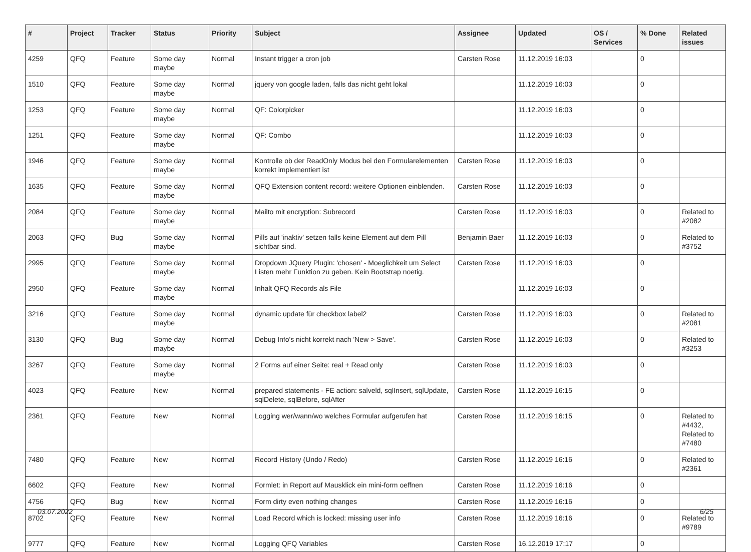| # | Project | Tracker | Status | Priority | Subject | Assignee | Updated | OS / Services | % Done | Related issues |
| --- | --- | --- | --- | --- | --- | --- | --- | --- | --- | --- |
| 4259 | QFQ | Feature | Some day maybe | Normal | Instant trigger a cron job | Carsten Rose | 11.12.2019 16:03 | | 0 | |
| 1510 | QFQ | Feature | Some day maybe | Normal | jquery von google laden, falls das nicht geht lokal | | 11.12.2019 16:03 | | 0 | |
| 1253 | QFQ | Feature | Some day maybe | Normal | QF: Colorpicker | | 11.12.2019 16:03 | | 0 | |
| 1251 | QFQ | Feature | Some day maybe | Normal | QF: Combo | | 11.12.2019 16:03 | | 0 | |
| 1946 | QFQ | Feature | Some day maybe | Normal | Kontrolle ob der ReadOnly Modus bei den Formularelementen korrekt implementiert ist | Carsten Rose | 11.12.2019 16:03 | | 0 | |
| 1635 | QFQ | Feature | Some day maybe | Normal | QFQ Extension content record: weitere Optionen einblenden. | Carsten Rose | 11.12.2019 16:03 | | 0 | |
| 2084 | QFQ | Feature | Some day maybe | Normal | Mailto mit encryption: Subrecord | Carsten Rose | 11.12.2019 16:03 | | 0 | Related to #2082 |
| 2063 | QFQ | Bug | Some day maybe | Normal | Pills auf 'inaktiv' setzen falls keine Element auf dem Pill sichtbar sind. | Benjamin Baer | 11.12.2019 16:03 | | 0 | Related to #3752 |
| 2995 | QFQ | Feature | Some day maybe | Normal | Dropdown JQuery Plugin: 'chosen' - Moeglichkeit um Select Listen mehr Funktion zu geben. Kein Bootstrap noetig. | Carsten Rose | 11.12.2019 16:03 | | 0 | |
| 2950 | QFQ | Feature | Some day maybe | Normal | Inhalt QFQ Records als File | | 11.12.2019 16:03 | | 0 | |
| 3216 | QFQ | Feature | Some day maybe | Normal | dynamic update für checkbox label2 | Carsten Rose | 11.12.2019 16:03 | | 0 | Related to #2081 |
| 3130 | QFQ | Bug | Some day maybe | Normal | Debug Info's nicht korrekt nach 'New > Save'. | Carsten Rose | 11.12.2019 16:03 | | 0 | Related to #3253 |
| 3267 | QFQ | Feature | Some day maybe | Normal | 2 Forms auf einer Seite: real + Read only | Carsten Rose | 11.12.2019 16:03 | | 0 | |
| 4023 | QFQ | Feature | New | Normal | prepared statements - FE action: salveld, sqlInsert, sqlUpdate, sqlDelete, sqlBefore, sqlAfter | Carsten Rose | 11.12.2019 16:15 | | 0 | |
| 2361 | QFQ | Feature | New | Normal | Logging wer/wann/wo welches Formular aufgerufen hat | Carsten Rose | 11.12.2019 16:15 | | 0 | Related to #4432, Related to #7480 |
| 7480 | QFQ | Feature | New | Normal | Record History (Undo / Redo) | Carsten Rose | 11.12.2019 16:16 | | 0 | Related to #2361 |
| 6602 | QFQ | Feature | New | Normal | Formlet: in Report auf Mausklick ein mini-form oeffnen | Carsten Rose | 11.12.2019 16:16 | | 0 | |
| 4756 | QFQ | Bug | New | Normal | Form dirty even nothing changes | Carsten Rose | 11.12.2019 16:16 | | 0 | |
| 8702 | QFQ | Feature | New | Normal | Load Record which is locked: missing user info | Carsten Rose | 11.12.2019 16:16 | | 0 | Related to #9789 |
| 9777 | QFQ | Feature | New | Normal | Logging QFQ Variables | Carsten Rose | 16.12.2019 17:17 | | 0 | |
03.07.2022 6/25